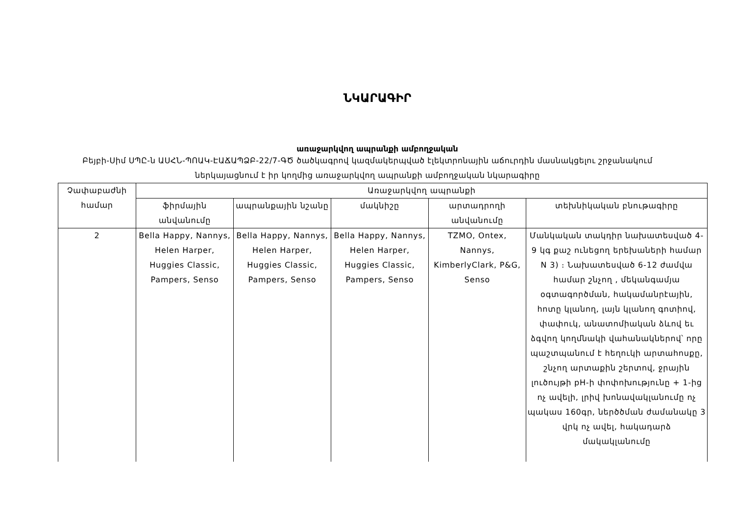ՆԿԱՐԱԳԻՐ
առաջարկվող ապրանքի ամբողջական
Բեյբի-Սիմ ՍՊԸ-ն ԱՍՀՆ-ՊՈԱԿ-ԷԱՃԱՊՁԲ-22/7-ԳԾ ծածկագրով կազմակերպված էլեկտրոնային աճուրդին մասնակցելու շրջանակում ներկայացնում է իր կողմից առաջարկվող ապրանքի ամբողջական նկարագիրը
| Չափաբաժնի համար | Առաջարկվող ապրանքի | | | | |
| --- | --- | --- | --- | --- | --- |
| | ֆիրմային անվանումը | ապրանքային նշանը | մակնիշը | արտադրողի անվանումը | տեխնիկական բնութագիրը |
| 2 | Bella Happy, Nannys, Helen Harper, Huggies Classic, Pampers, Senso | Bella Happy, Nannys, Helen Harper, Huggies Classic, Pampers, Senso | Bella Happy, Nannys, Helen Harper, Huggies Classic, Pampers, Senso | TZMO, Ontex, Nannys, KimberlyClark, P&G, Senso | Մանկական տակդիր նախատեսված 4-9 կգ քաշ ունեցող երեխաների համար N 3) ։ Նախատեսված 6-12 ժամվա համար շնչող , մեկանգամյա օգտագործման, հակամանրէային, հոտը կլանող, լայն կլանող գոտիով, փափուկ, անատոմիական ձևով եւ ձգվող կողմնակի վահանակներով՝ որը պաշտպանում է հեղուկի արտահոսքը, շնչող արտաքին շերտով, ջրային լուծույթի pH-ի փոփոխությունը + 1-ից ոչ ավելի, լրիվ խոնավակլանումը ոչ պակաս 160գր, ներծծման ժամանակը 3 վրկ ոչ ավել, հակադարձ մակակլանումը |